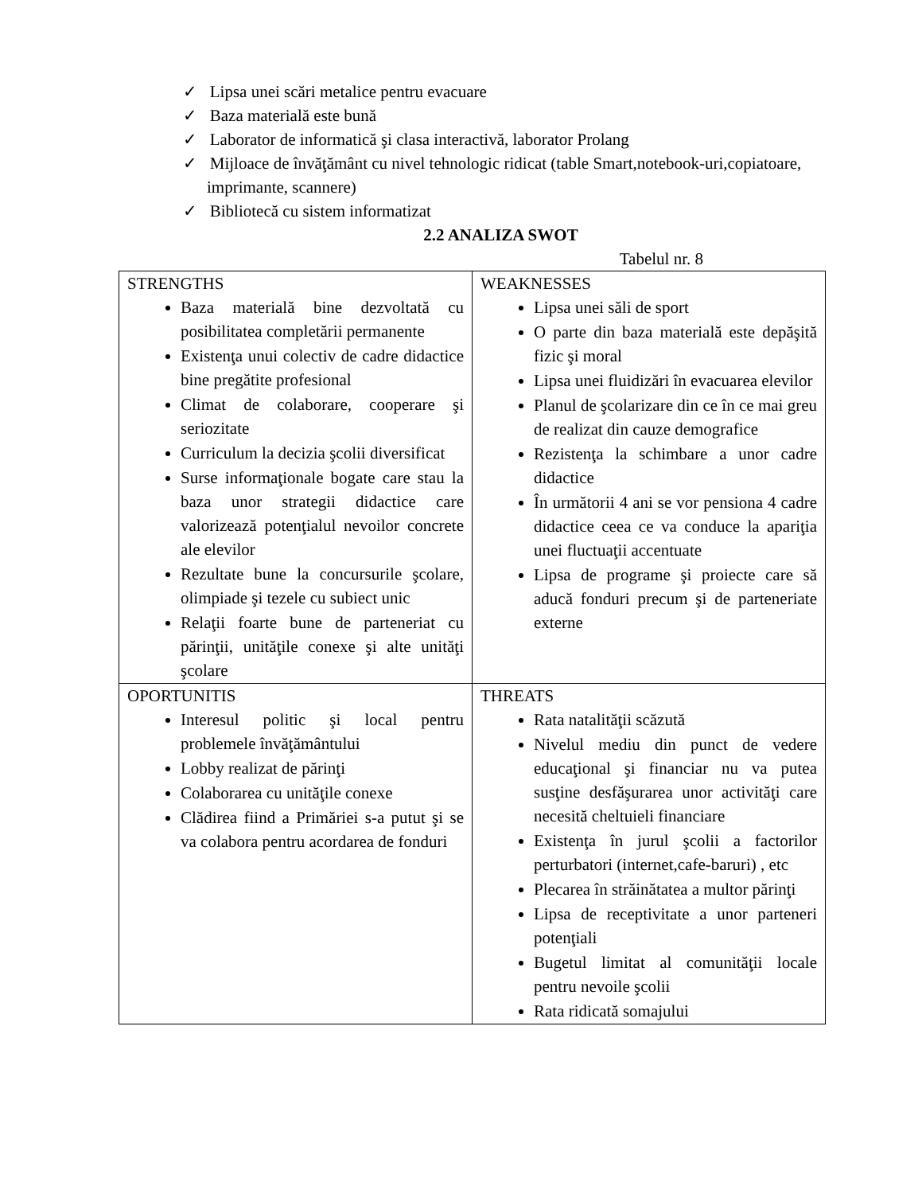✓ Lipsa unei scări metalice pentru evacuare
✓ Baza materială este bună
✓ Laborator de informatică şi clasa interactivă, laborator Prolang
✓ Mijloace de învăţământ cu nivel tehnologic ridicat (table Smart,notebook-uri,copiatoare, imprimante, scannere)
✓ Bibliotecă cu sistem informatizat
2.2 ANALIZA SWOT
Tabelul nr. 8
| STRENGTHS Baza materială bine dezvoltată cu posibilitatea completării permanente Existenţa unui colectiv de cadre didactice bine pregătite profesional Climat de colaborare, cooperare şi seriozitate Curriculum la decizia şcolii diversificat Surse informaţionale bogate care stau la baza unor strategii didactice care valorizează potenţialul nevoilor concrete ale elevilor Rezultate bune la concursurile şcolare, olimpiade şi tezele cu subiect unic Relaţii foarte bune de parteneriat cu părinţii, unităţile conexe şi alte unităţi şcolare | WEAKNESSES Lipsa unei săli de sport O parte din baza materială este depăşită fizic şi moral Lipsa unei fluidizări în evacuarea elevilor Planul de şcolarizare din ce în ce mai greu de realizat din cauze demografice Rezistenţa la schimbare a unor cadre didactice În următorii 4 ani se vor pensiona 4 cadre didactice ceea ce va conduce la apariţia unei fluctuaţii accentuate Lipsa de programe şi proiecte care să aducă fonduri precum şi de parteneriate externe |
| OPORTUNITIS Interesul politic şi local pentru problemele învăţământului Lobby realizat de părinţi Colaborarea cu unităţile conexe Clădirea fiind a Primăriei s-a putut şi se va colabora pentru acordarea de fonduri | THREATS Rata natalităţii scăzută Nivelul mediu din punct de vedere educaţional şi financiar nu va putea susţine desfăşurarea unor activităţi care necesită cheltuieli financiare Existenţa în jurul şcolii a factorilor perturbatori (internet,cafe-baruri) , etc Plecarea în străinătatea a multor părinţi Lipsa de receptivitate a unor parteneri potenţiali Bugetul limitat al comunităţii locale pentru nevoile şcolii Rata ridicată somajului |